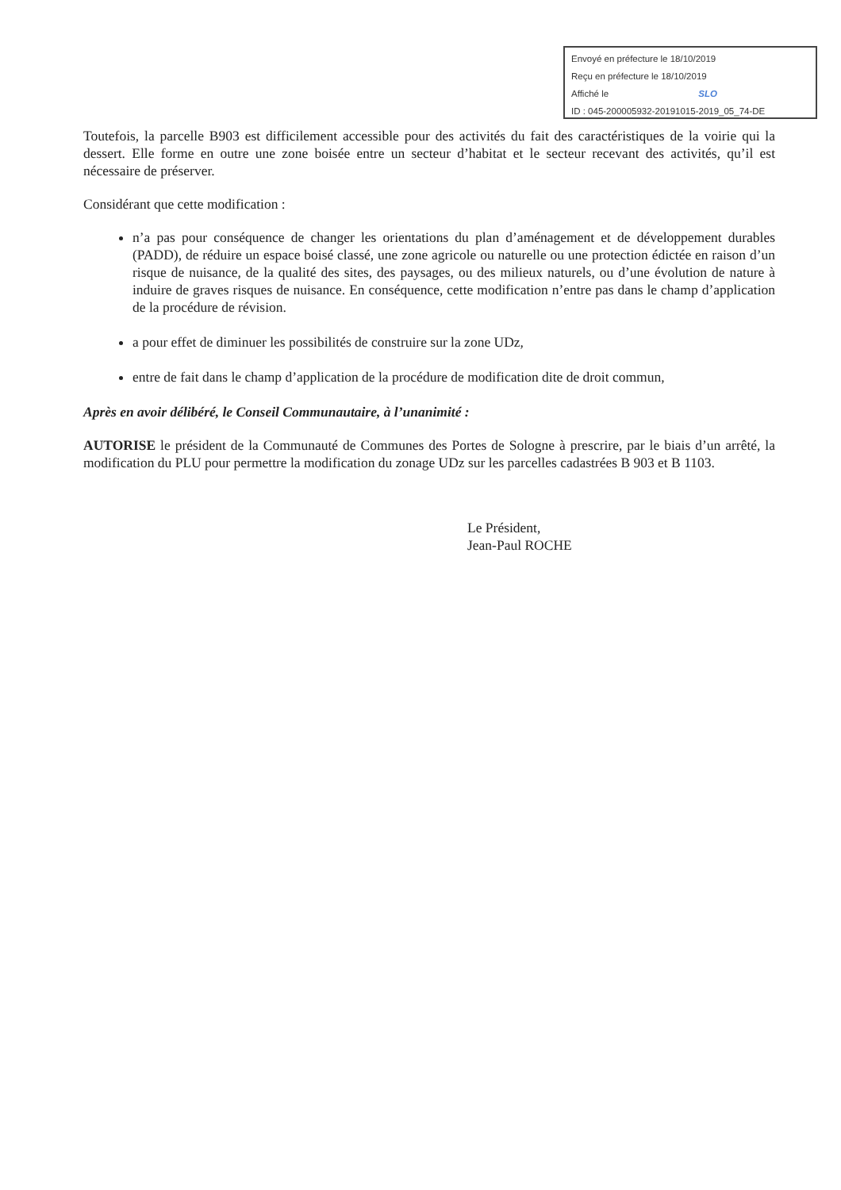Envoyé en préfecture le 18/10/2019
Reçu en préfecture le 18/10/2019
Affiché le SLO
ID : 045-200005932-20191015-2019_05_74-DE
Toutefois, la parcelle B903 est difficilement accessible pour des activités du fait des caractéristiques de la voirie qui la dessert. Elle forme en outre une zone boisée entre un secteur d’habitat et le secteur recevant des activités, qu’il est nécessaire de préserver.
Considérant que cette modification :
n’a pas pour conséquence de changer les orientations du plan d’aménagement et de développement durables (PADD), de réduire un espace boisé classé, une zone agricole ou naturelle ou une protection édictée en raison d’un risque de nuisance, de la qualité des sites, des paysages, ou des milieux naturels, ou d’une évolution de nature à induire de graves risques de nuisance. En conséquence, cette modification n’entre pas dans le champ d’application de la procédure de révision.
a pour effet de diminuer les possibilités de construire sur la zone UDz,
entre de fait dans le champ d’application de la procédure de modification dite de droit commun,
Après en avoir délibéré, le Conseil Communautaire, à l’unanimité :
AUTORISE le président de la Communauté de Communes des Portes de Sologne à prescrire, par le biais d’un arrêté, la modification du PLU pour permettre la modification du zonage UDz sur les parcelles cadastrées B 903 et B 1103.
Le Président,
Jean-Paul ROCHE